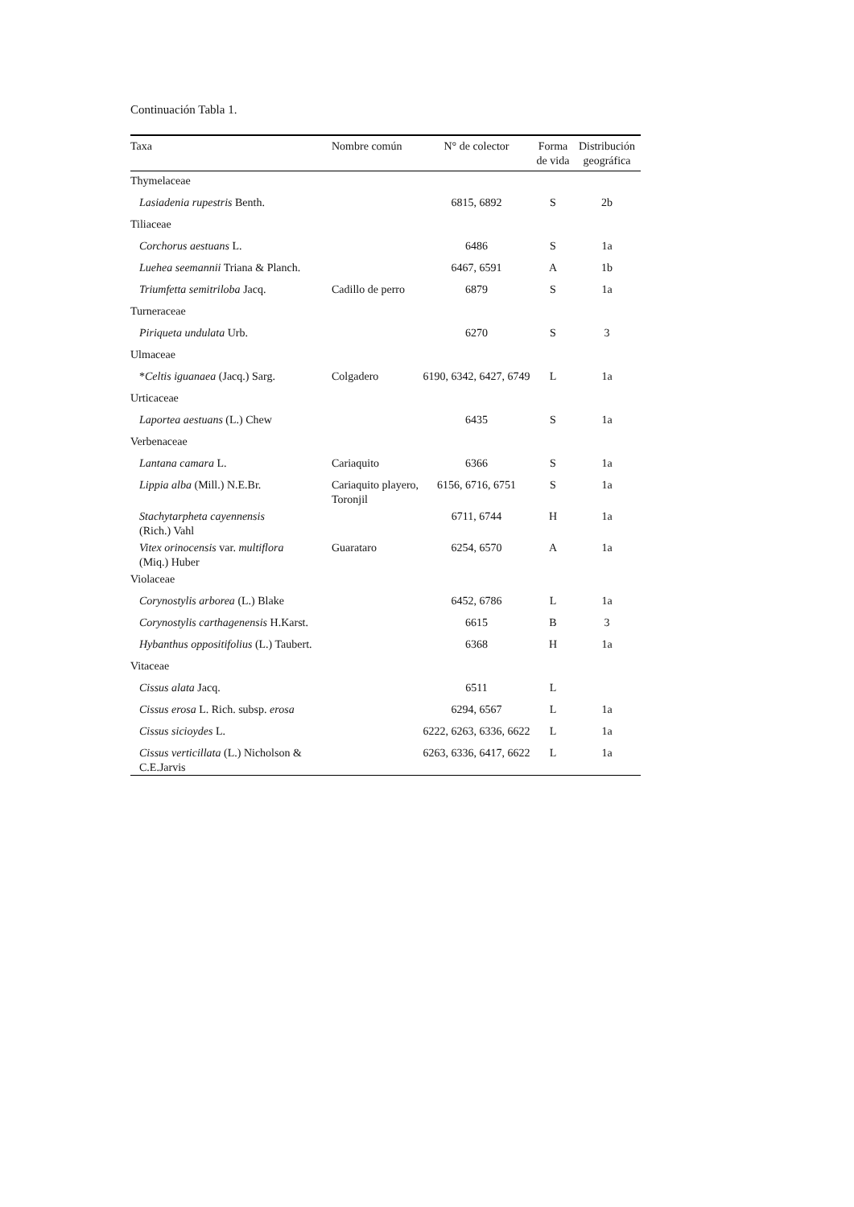Continuación Tabla 1.
| Taxa | Nombre común | N° de colector | Forma de vida | Distribución geográfica |
| --- | --- | --- | --- | --- |
| Thymelaceae | | | | |
| Lasiadenia rupestris Benth. | | 6815, 6892 | S | 2b |
| Tiliaceae | | | | |
| Corchorus aestuans L. | | 6486 | S | 1a |
| Luehea seemannii Triana & Planch. | | 6467, 6591 | A | 1b |
| Triumfetta semitriloba Jacq. | Cadillo de perro | 6879 | S | 1a |
| Turneraceae | | | | |
| Piriqueta undulata Urb. | | 6270 | S | 3 |
| Ulmaceae | | | | |
| * Celtis iguanaea (Jacq.) Sarg. | Colgadero | 6190, 6342, 6427, 6749 | L | 1a |
| Urticaceae | | | | |
| Laportea aestuans (L.) Chew | | 6435 | S | 1a |
| Verbenaceae | | | | |
| Lantana camara L. | Cariaquito | 6366 | S | 1a |
| Lippia alba (Mill.) N.E.Br. | Cariaquito playero, Toronjil | 6156, 6716, 6751 | S | 1a |
| Stachytarpheta cayennensis (Rich.) Vahl | | 6711, 6744 | H | 1a |
| Vitex orinocensis var. multiflora (Miq.) Huber | Guarataro | 6254, 6570 | A | 1a |
| Violaceae | | | | |
| Corynostylis arborea (L.) Blake | | 6452, 6786 | L | 1a |
| Corynostylis carthagenensis H.Karst. | | 6615 | B | 3 |
| Hybanthus oppositifolius (L.) Taubert. | | 6368 | H | 1a |
| Vitaceae | | | | |
| Cissus alata Jacq. | | 6511 | L | |
| Cissus erosa L. Rich. subsp. erosa | | 6294, 6567 | L | 1a |
| Cissus sicioydes L. | | 6222, 6263, 6336, 6622 | L | 1a |
| Cissus verticillata (L.) Nicholson & C.E.Jarvis | | 6263, 6336, 6417, 6622 | L | 1a |